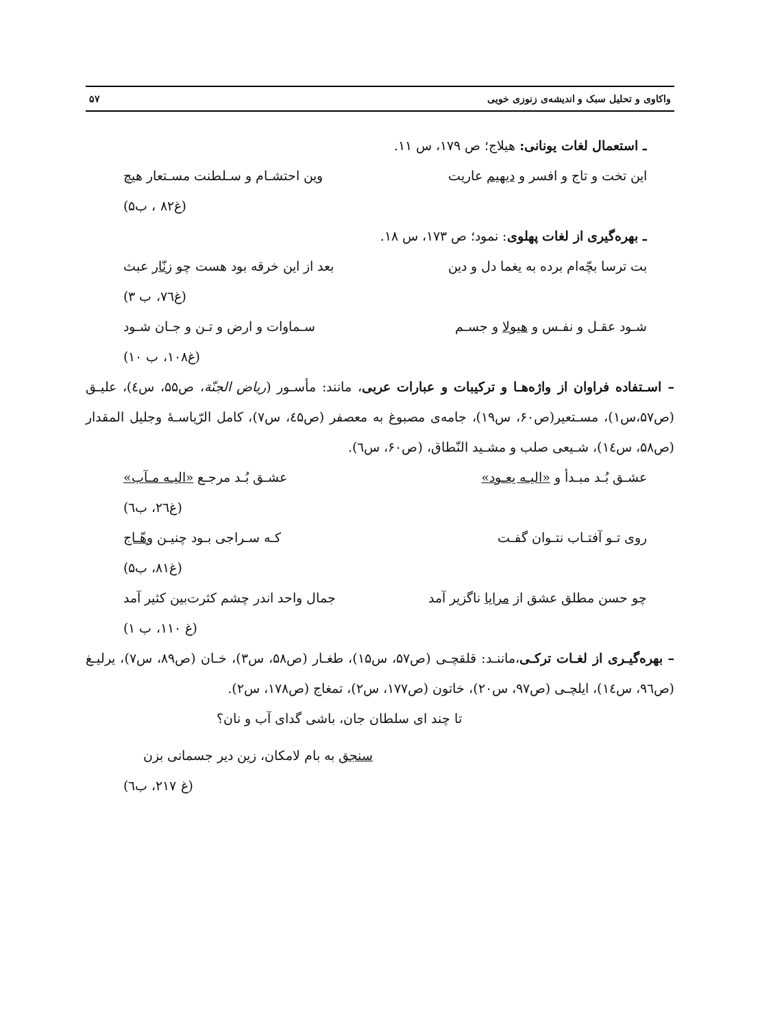واکاوی و تحلیل سبک و اندیشه‌ی زنوزی خویی ۵۷
ـ استعمال لغات یونانی: هیلاج؛ ص ۱۷۹، س ۱۱.
این تخت و تاج و افسر و دیهیم عاریت وین احتشـام و سـلطنت مسـتعار هیچ
(غ۸۲ ، ب۵)
ـ بهره‌گیری از لغات پهلوی: نمود؛ ص ۱۷۳، س ۱۸.
بت ترسا بچّه‌ام برده به یغما دل و دین بعد از این خرقه بود هست چو زنّار عبث
(غ۷٦، ب ۳)
شـود عقـل و نفـس و هیولا و جسـم سـماوات و ارض و تـن و جـان شـود
(غ۱۰۸، ب ۱۰)
– اسـتفاده فراوان از واژه‌هـا و ترکیبات و عبارات عربی، مانند: مأسـور (ریاض الجنّة، ص۵۵، س٤)، علیـق (ص۵۷،س۱)، مسـتعیر(ص۶۰، س۱۹)، جامه‌ی مصبوغ به معصفر (ص٤۵، س۷)، کامل الرّیاسـۀ وجلیل المقدار (ص۵۸، س١٤)، شـیعی صلب و مشـید النّطاق، (ص۶۰، س٦).
عشـق بُـد مبـدأ و «الیـه یعـود» عشـق بُـد مرجـع «الیـه مـآب»
(غ۲٦، ب٦)
روی تـو آفتـاب نتـوان گفـت کـه سـراجی بـود چنیـن وهّـاج
(غ۸۱، ب۵)
چو حسن مطلق عشق از مرایا ناگزیر آمد جمال واحد اندر چشم کثرت‌بین کثیر آمد
(غ ۱۱۰، ب ۱)
– بهره‌گیـری از لغـات ترکـی،ماننـد: قلقچـی (ص۵۷، س۱۵)، طغـار (ص۵۸، س۳)، خـان (ص۸۹، س۷)، یرلیـغ (ص٩٦، س١٤)، ایلچـی (ص۹۷، س۲۰)، خاتون (ص۱۷۷، س۲)، تمغاج (ص۱۷۸، س۲).
تا چند ای سلطان جان، باشی گدای آب و نان؟
سنجق به بام لامکان، زین دیر جسمانی بزن
(غ ۲۱۷، ب٦)